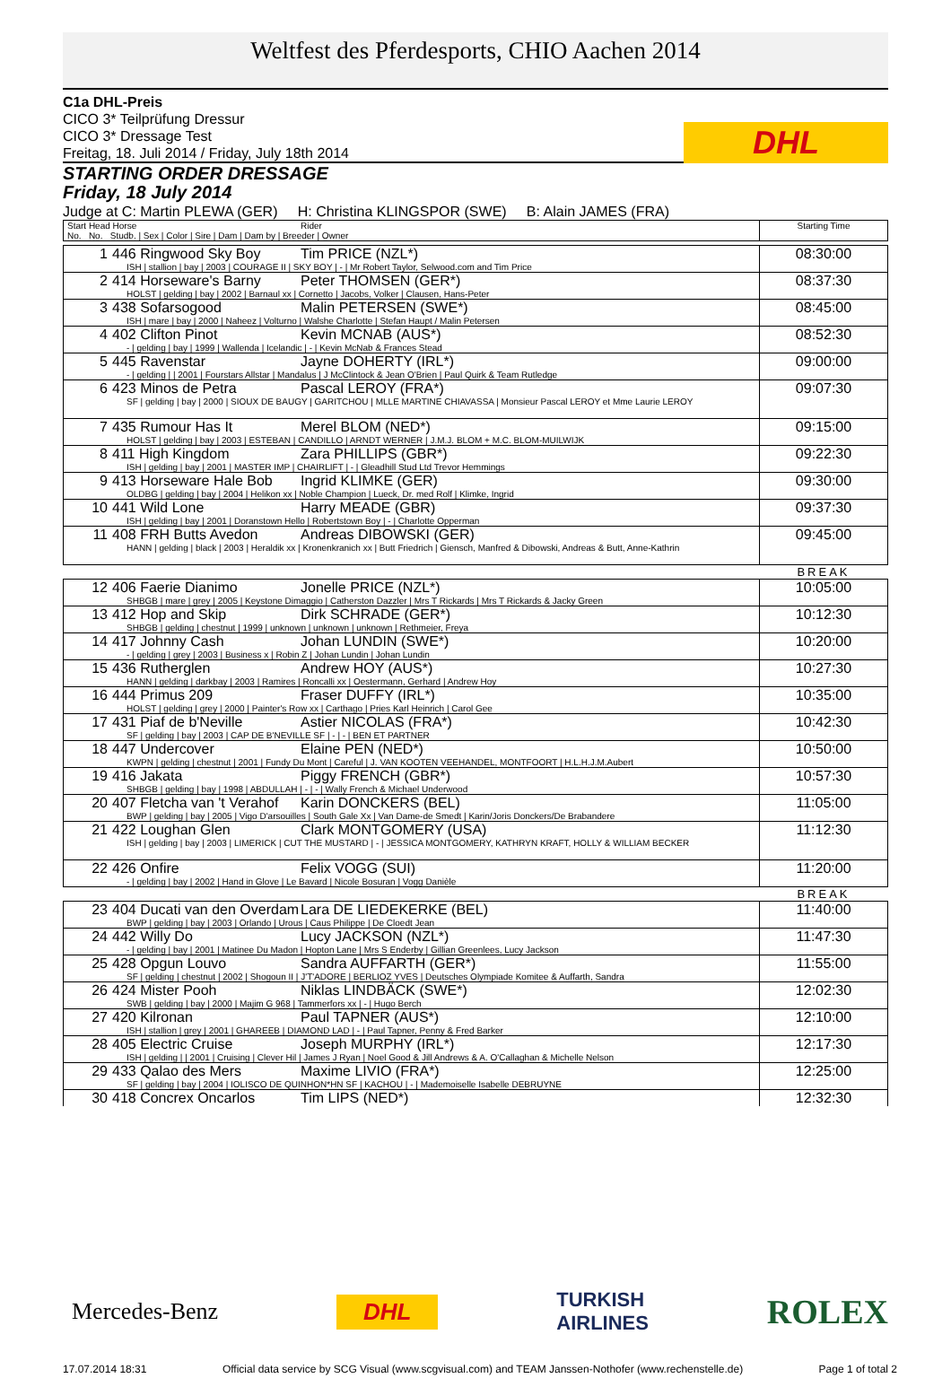Weltfest des Pferdesports, CHIO Aachen 2014
C1a DHL-Preis
CICO 3* Teilprüfung Dressur
CICO 3* Dressage Test
Freitag, 18. Juli 2014 / Friday, July 18th 2014
DHL
STARTING ORDER DRESSAGE
Friday, 18 July 2014
Judge at C: Martin PLEWA (GER) H: Christina KLINGSPOR (SWE) B: Alain JAMES (FRA)
| Start Head Horse Rider No. No. Studb. / Sex / Color / Sire / Dam / Dam by / Breeder / Owner | Starting Time |
| 1 446 Ringwood Sky Boy Tim PRICE (NZL*) ISH / stallion / bay / 2003 / COURAGE II / SKY BOY / - / Mr Robert Taylor, Selwood.com and Tim Price | 08:30:00 |
| 2 414 Horseware's Barny Peter THOMSEN (GER*) HOLST / gelding / bay / 2002 / Barnaul xx / Cornetto / Jacobs, Volker / Clausen, Hans-Peter | 08:37:30 |
| 3 438 Sofarsogood Malin PETERSEN (SWE*) ISH / mare / bay / 2000 / Naheez / Volturno / Walshe Charlotte / Stefan Haupt / Malin Petersen | 08:45:00 |
| 4 402 Clifton Pinot Kevin MCNAB (AUS*) - / gelding / bay / 1999 / Wallenda / Icelandic / - / Kevin McNab & Frances Stead | 08:52:30 |
| 5 445 Ravenstar Jayne DOHERTY (IRL*) - / gelding / / 2001 / Fourstars Allstar / Mandalus / J McClintock & Jean O'Brien / Paul Quirk & Team Rutledge | 09:00:00 |
| 6 423 Minos de Petra Pascal LEROY (FRA*) SF / gelding / bay / 2000 / SIOUX DE BAUGY / GARITCHOU / MLLE MARTINE CHIAVASSA / Monsieur Pascal LEROY et Mme Laurie LEROY | 09:07:30 |
| 7 435 Rumour Has It Merel BLOM (NED*) HOLST / gelding / bay / 2003 / ESTEBAN / CANDILLO / ARNDT WERNER / J.M.J. BLOM + M.C. BLOM-MUILWIJK | 09:15:00 |
| 8 411 High Kingdom Zara PHILLIPS (GBR*) ISH / gelding / bay / 2001 / MASTER IMP / CHAIRLIFT / - / Gleadhill Stud Ltd Trevor Hemmings | 09:22:30 |
| 9 413 Horseware Hale Bob Ingrid KLIMKE (GER) OLDBG / gelding / bay / 2004 / Helikon xx / Noble Champion / Lueck, Dr. med Rolf / Klimke, Ingrid | 09:30:00 |
| 10 441 Wild Lone Harry MEADE (GBR) ISH / gelding / bay / 2001 / Doranstown Hello / Robertstown Boy / - / Charlotte Opperman | 09:37:30 |
| 11 408 FRH Butts Avedon Andreas DIBOWSKI (GER) HANN / gelding / black / 2003 / Heraldik xx / Kronenkranich xx / Butt Friedrich / Giensch, Manfred & Dibowski, Andreas & Butt, Anne-Kathrin | 09:45:00 |
| | BREAK |
| 12 406 Faerie Dianimo Jonelle PRICE (NZL*) SHBGB / mare / grey / 2005 / Keystone Dimaggio / Catherston Dazzler / Mrs T Rickards / Mrs T Rickards & Jacky Green | 10:05:00 |
| 13 412 Hop and Skip Dirk SCHRADE (GER*) SHBGB / gelding / chestnut / 1999 / unknown / unknown / unknown / Rethmeier, Freya | 10:12:30 |
| 14 417 Johnny Cash Johan LUNDIN (SWE*) - / gelding / grey / 2003 / Business x / Robin Z / Johan Lundin / Johan Lundin | 10:20:00 |
| 15 436 Rutherglen Andrew HOY (AUS*) HANN / gelding / darkbay / 2003 / Ramires / Roncalli xx / Oestermann, Gerhard / Andrew Hoy | 10:27:30 |
| 16 444 Primus 209 Fraser DUFFY (IRL*) HOLST / gelding / grey / 2000 / Painter's Row xx / Carthago / Pries Karl Heinrich / Carol Gee | 10:35:00 |
| 17 431 Piaf de b'Neville Astier NICOLAS (FRA*) SF / gelding / bay / 2003 / CAP DE B'NEVILLE SF / - / - / BEN ET PARTNER | 10:42:30 |
| 18 447 Undercover Elaine PEN (NED*) KWPN / gelding / chestnut / 2001 / Fundy Du Mont / Careful / J. VAN KOOTEN VEEHANDEL, MONTFOORT / H.L.H.J.M.Aubert | 10:50:00 |
| 19 416 Jakata Piggy FRENCH (GBR*) SHBGB / gelding / bay / 1998 / ABDULLAH / - / - / Wally French & Michael Underwood | 10:57:30 |
| 20 407 Fletcha van 't Verahof Karin DONCKERS (BEL) BWP / gelding / bay / 2005 / Vigo D'arsouilles / South Gale Xx / Van Dame-de Smedt / Karin/Joris Donckers/De Brabandere | 11:05:00 |
| 21 422 Loughan Glen Clark MONTGOMERY (USA) ISH / gelding / bay / 2003 / LIMERICK / CUT THE MUSTARD / - / JESSICA MONTGOMERY, KATHRYN KRAFT, HOLLY & WILLIAM BECKER | 11:12:30 |
| 22 426 Onfire Felix VOGG (SUI) - / gelding / bay / 2002 / Hand in Glove / Le Bavard / Nicole Bosuran / Vogg Danièle | 11:20:00 |
| | BREAK |
| 23 404 Ducati van den Overdam Lara DE LIEDEKERKE (BEL) BWP / gelding / bay / 2003 / Orlando / Urous / Caus Philippe / De Cloedt Jean | 11:40:00 |
| 24 442 Willy Do Lucy JACKSON (NZL*) - / gelding / bay / 2001 / Matinee Du Madon / Hopton Lane / Mrs S Enderby / Gillian Greenlees, Lucy Jackson | 11:47:30 |
| 25 428 Opgun Louvo Sandra AUFFARTH (GER*) SF / gelding / chestnut / 2002 / Shogoun II / J'T'ADORE / BERLIOZ YVES / Deutsches Olympiade Komitee & Auffarth, Sandra | 11:55:00 |
| 26 424 Mister Pooh Niklas LINDBÄCK (SWE*) SWB / gelding / bay / 2000 / Majim G 968 / Tammerfors xx / - / Hugo Berch | 12:02:30 |
| 27 420 Kilronan Paul TAPNER (AUS*) ISH / stallion / grey / 2001 / GHAREEB / DIAMOND LAD / - / Paul Tapner, Penny & Fred Barker | 12:10:00 |
| 28 405 Electric Cruise Joseph MURPHY (IRL*) ISH / gelding / / 2001 / Cruising / Clever Hil / James J Ryan / Noel Good & Jill Andrews & A. O'Callaghan & Michelle Nelson | 12:17:30 |
| 29 433 Qalao des Mers Maxime LIVIO (FRA*) SF / gelding / bay / 2004 / IOLISCO DE QUINHON*HN SF / KACHOU / - / Mademoiselle Isabelle DEBRUYNE | 12:25:00 |
| 30 418 Concrex Oncarlos Tim LIPS (NED*) | 12:32:30 |
Mercedes-Benz DHL TURKISH
AIRLINES ROLEX
17.07.2014 18:31 Official data service by SCG Visual (www.scgvisual.com) and TEAM Janssen-Nothofer (www.rechenstelle.de) Page 1 of total 2